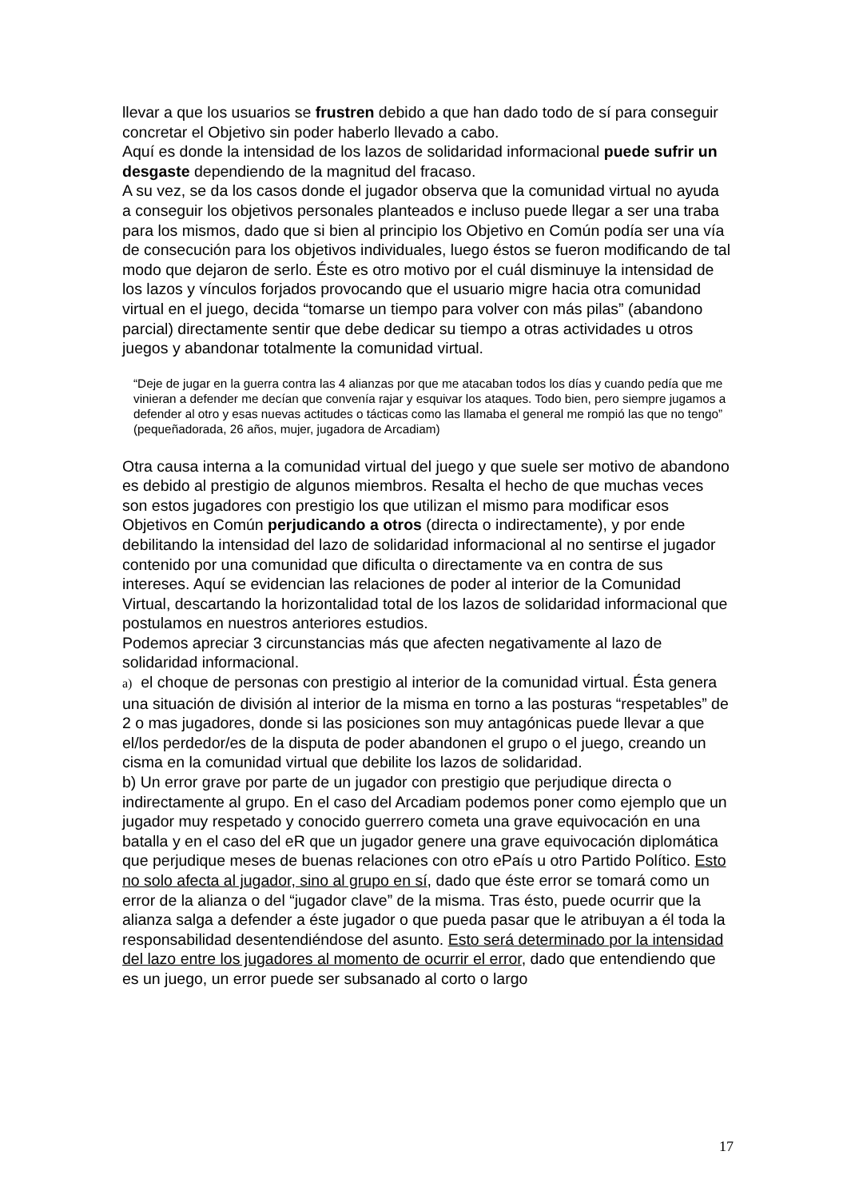llevar a que los usuarios se frustren debido a que han dado todo de sí para conseguir concretar el Objetivo sin poder haberlo llevado a cabo.
Aquí es donde la intensidad de los lazos de solidaridad informacional puede sufrir un desgaste dependiendo de la magnitud del fracaso.
A su vez, se da los casos donde el jugador observa que la comunidad virtual no ayuda a conseguir los objetivos personales planteados e incluso puede llegar a ser una traba para los mismos, dado que si bien al principio los Objetivo en Común podía ser una vía de consecución para los objetivos individuales, luego éstos se fueron modificando de tal modo que dejaron de serlo. Éste es otro motivo por el cuál disminuye la intensidad de los lazos y vínculos forjados provocando que el usuario migre hacia otra comunidad virtual en el juego, decida “tomarse un tiempo para volver con más pilas” (abandono parcial) directamente sentir que debe dedicar su tiempo a otras actividades u otros juegos y abandonar totalmente la comunidad virtual.
“Deje de jugar en la guerra contra las 4 alianzas por que me atacaban todos los días y cuando pedía que me vinieran a defender me decían que convenía rajar y esquivar los ataques. Todo bien, pero siempre jugamos a defender al otro y esas nuevas actitudes o tácticas como las llamaba el general me rompió las que no tengo” (pequeñadorada, 26 años, mujer, jugadora de Arcadiam)
Otra causa interna a la comunidad virtual del juego y que suele ser motivo de abandono es debido al prestigio de algunos miembros. Resalta el hecho de que muchas veces son estos jugadores con prestigio los que utilizan el mismo para modificar esos Objetivos en Común perjudicando a otros (directa o indirectamente), y por ende debilitando la intensidad del lazo de solidaridad informacional al no sentirse el jugador contenido por una comunidad que dificulta o directamente va en contra de sus intereses. Aquí se evidencian las relaciones de poder al interior de la Comunidad Virtual, descartando la horizontalidad total de los lazos de solidaridad informacional que postulamos en nuestros anteriores estudios.
Podemos apreciar 3 circunstancias más que afecten negativamente al lazo de solidaridad informacional.
a) el choque de personas con prestigio al interior de la comunidad virtual. Ésta genera una situación de división al interior de la misma en torno a las posturas “respetables” de 2 o mas jugadores, donde si las posiciones son muy antagónicas puede llevar a que el/los perdedor/es de la disputa de poder abandonen el grupo o el juego, creando un cisma en la comunidad virtual que debilite los lazos de solidaridad.
b) Un error grave por parte de un jugador con prestigio que perjudique directa o indirectamente al grupo. En el caso del Arcadiam podemos poner como ejemplo que un jugador muy respetado y conocido guerrero cometa una grave equivocación en una batalla y en el caso del eR que un jugador genere una grave equivocación diplomática que perjudique meses de buenas relaciones con otro ePaís u otro Partido Político. Esto no solo afecta al jugador, sino al grupo en sí, dado que éste error se tomará como un error de la alianza o del “jugador clave” de la misma. Tras ésto, puede ocurrir que la alianza salga a defender a éste jugador o que pueda pasar que le atribuyan a él toda la responsabilidad desentendiéndose del asunto. Esto será determinado por la intensidad del lazo entre los jugadores al momento de ocurrir el error, dado que entendiendo que es un juego, un error puede ser subsanado al corto o largo
17